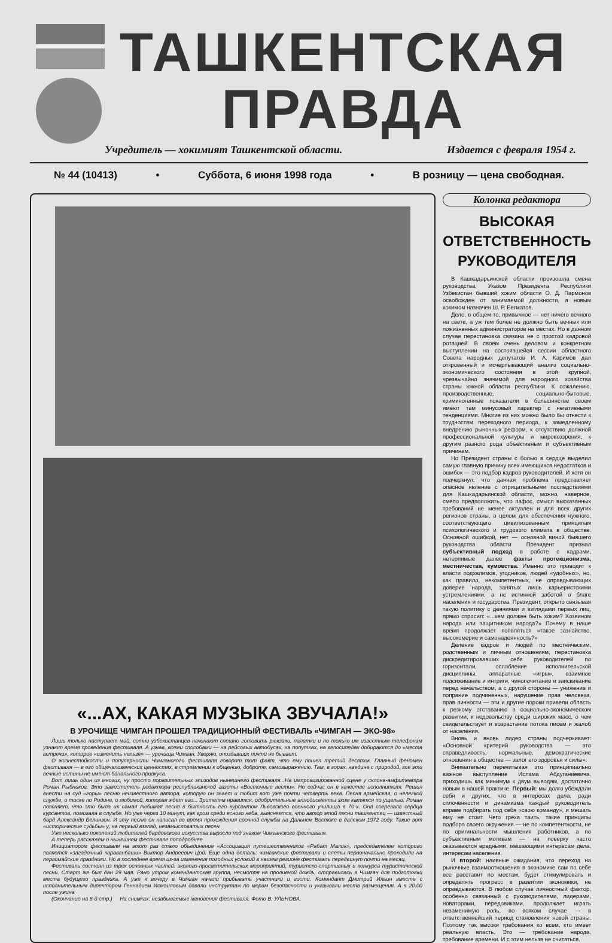ТАШКЕНТСКАЯ
ПРАВДА
Учредитель — хокимият Ташкентской области. Издается с февраля 1954 г.
№ 44 (10413) • Суббота, 6 июня 1998 года • В розницу — цена свободная.
«...АХ, КАКАЯ МУЗЫКА ЗВУЧАЛА!»
В УРОЧИЩЕ ЧИМГАН ПРОШЕЛ ТРАДИЦИОННЫЙ ФЕСТИВАЛЬ «ЧИМГАН — ЭКО-98»
Лишь только наступает май, сотни узбекистанцев начинают спешно готовить рюкзаки, палатки и по только им известным телефонам узнают время проведения фестиваля. А узнав, всеми способами — на рейсовых автобусах, на попутках, на велосипедах добираются до «места встречи», которое «изменить нельзя» — урочища Чимган. Уверяю, опоздавших почти не бывает.
О жизнестойкости и популярности Чимганского фестиваля говорит тот факт, что ему пошел третий десяток. Главный феномен фестиваля — в его общечеловеческих ценностях, в стремлении к общению, доброте, самовыражению. Там, в горах, наедине с природой, все эти вечные истины не имеют банального привкуса.
Вот лишь один из многих, ну просто поразительных эпизодов нынешнего фестиваля...На импровизированной сцене у склона-амфитеатра Роман Рыбников. Это заместитель редактора республиканской газеты «Восточные вести». Но сейчас он в качестве исполнителя. Решил внести на суд «горы» песню неизвестного автора, которую он знает и любит вот уже почти четверть века. Песня армейская, о нелегкой службе, о тоске по Родине, о любимой, которая ждет его... Зрителям нравится, одобрительные аплодисменты эхом катятся по ущелью. Роман поясняет, что это была их самая любимая песня в бытность его курсантом Львовского военного училища в 70-х. Она согревала сердца курсантов, помогала в службе. Но уже через 10 минут, как гром среди ясного неба, выясняется, что автор этой песни ташкентец — известный бард Александр Белинзон. И эту песню он написал во время прохождения срочной службы на Дальнем Востоке в далеком 1972 году. Такие вот «исторические судьбы» у, на первый взгляд, незамысловатых песен.
Уже несколько поколений любителей бардовского искусства выросло под знаком Чимганского фестиваля.
А теперь расскажем о нынешнем фестивале поподробнее.
Инициатором фестиваля на этот раз стало объединение «Ассоциация путешественников «Рабат Малик», председателем которого является «загадочный караванбаши» Виктор Андреевич Цой. Еще одна деталь: чимганские фестивали и слеты первоначально проходили на первомайские праздники. Но в последнее время из-за изменения погодных условий в нашем регионе фестиваль передвинут почти на месяц.
Фестиваль состоял из трех основных частей: эколого-просветительских мероприятий, туристско-спортивных и конкурса туристической песни. Старт же был дан 29 мая. Рано утром комендантская группа, несмотря на проливной дождь, отправилась в Чимган для подготовки места будущего праздника. А уже к вечеру в Чимган начали прибывать участники и гости. Комендант Дмитрий Ильин вместе с исполнительным директором Геннадием Исмаиловым давали инструктаж по мерам безопасности и указывали места размещения. А в 20.00 после ужина
(Окончание на 8-й стр.) На снимках: незабываемые мгновения фестиваля. Фото В. УЛЬНОВА.
Колонка редактора
ВЫСОКАЯ ОТВЕТСТВЕННОСТЬ РУКОВОДИТЕЛЯ
В Кашкадарьинской области произошла смена руководства. Указом Президента Республики Узбекистан бывший хоким области О. Д. Пармонов освобожден от занимаемой должности, а новым хокимом назначен Ш. Р. Бегматов.
Дело, в общем-то, привычное — нет ничего вечного на свете, а уж тем более не должно быть вечных или пожизненных администраторов на местах. Но в данном случае перестановка связана не с простой кадровой ротацией. В своем очень деловом и конкретном выступлении на состоявшейся сессии областного Совета народных депутатов И. А. Каримов дал откровенный и исчерпывающий анализ социально-экономического состояния в этой крупной, чрезвычайно значимой для народного хозяйства страны южной области республики. К сожалению, производственные, социально-бытовые, криминогенные показатели в большинстве своем имеют там минусовый характер с негативными тенденциями. Многие из них можно было бы отнести к трудностям переходного периода, к замедленному внедрению рыночных реформ, к отсутствию должной профессиональной культуры и мировоззрения, к другим разного рода объективным и субъективным причинам.
Но Президент страны с болью в сердце выделил самую главную причину всех имеющихся недостатков и ошибок — это подбор кадров руководителей. И хотя он подчеркнул, что данная проблема представляет опасное явление с отрицательными последствиями для Кашкадарьинской области, можно, наверное, смело предположить, что пафос, смысл высказанных требований не менее актуален и для всех других регионов страны, в целом для обеспечения нужного, соответствующего цивилизованным принципам психологического и трудового климата в обществе. Основной ошибкой, нет — основной виной бывшего руководства области Президент признал субъективный подход в работе с кадрами, нетерпимые далее факты протекционизма, местничества, кумовства. Именно это приводит к власти подхалимов, угодников, людей «удобных», но, как правило, некомпетентных, не оправдывающих доверие народа, занятых лишь карьеристскими устремлениями, а не истинной заботой о благе населения и государства. Президент, открыто связывая такую политику с деяниями и взглядами первых лиц, прямо спросил: «...кем должен быть хоким? Хозяином народа или защитником народа?» Почему в наше время продолжает появляться «такое зазнайство, высокомерие и самонадеянность?»
Деление кадров и людей по местническим, родственным и личным отношениям, перестановка дискредитировавших себя руководителей по горизонтали, ослабление исполнительской дисциплины, аппаратные «игры», взаимное подсиживание и интриги, чинопочитание и заискивание перед начальством, а с другой стороны — унижение и попрание подчиненных, нарушение прав человека, прав личности — эти и другие пороки привели область к резкому отставанию в социально-экономическом развитии, к недовольству среди широких масс, о чем свидетельствует и возрастание потока писем и жалоб от населения.
Вновь и вновь лидер страны подчеркивает: «Основной критерий руководства — это справедливость, нормальные, демократические отношения в обществе — залог его здоровья и силы».
Внимательно перечитывая это принципиально важное выступление Ислама Абдуганиевича, приходишь как минимум к двум выводам, достаточно новым в нашей практике. Первый: мы долго убеждали себя и других, что в интересах дела, ради сплоченности и динамизма каждый руководитель вправе подбирать под себя «свою команду», и мешать ему не стоит. Чего греха таить, такие принципы подбора своего окружения — не по компетентности, не по оригинальности мышления работников, а по субъективным мотивам — на поверку часто оказываются вредными, мешающими интересам дела, интересам населения.
И второй: наивные ожидания, что переход на рыночные взаимоотношения в экономике сам по себе все расставит по местам, будет стимулировать и определять прогресс в развитии экономики, не оправдываются. В любом случае личностный фактор, особенно связанный с руководителями, лидерами, новаторами, передовиками, продолжает играть незаменимую роль, во всяком случае — в ответственнейший период становления новой страны. Поэтому так высоки требования ко всем, кто имеет реальную власть. Это — требование народа, требование времени. И с этим нельзя не считаться.